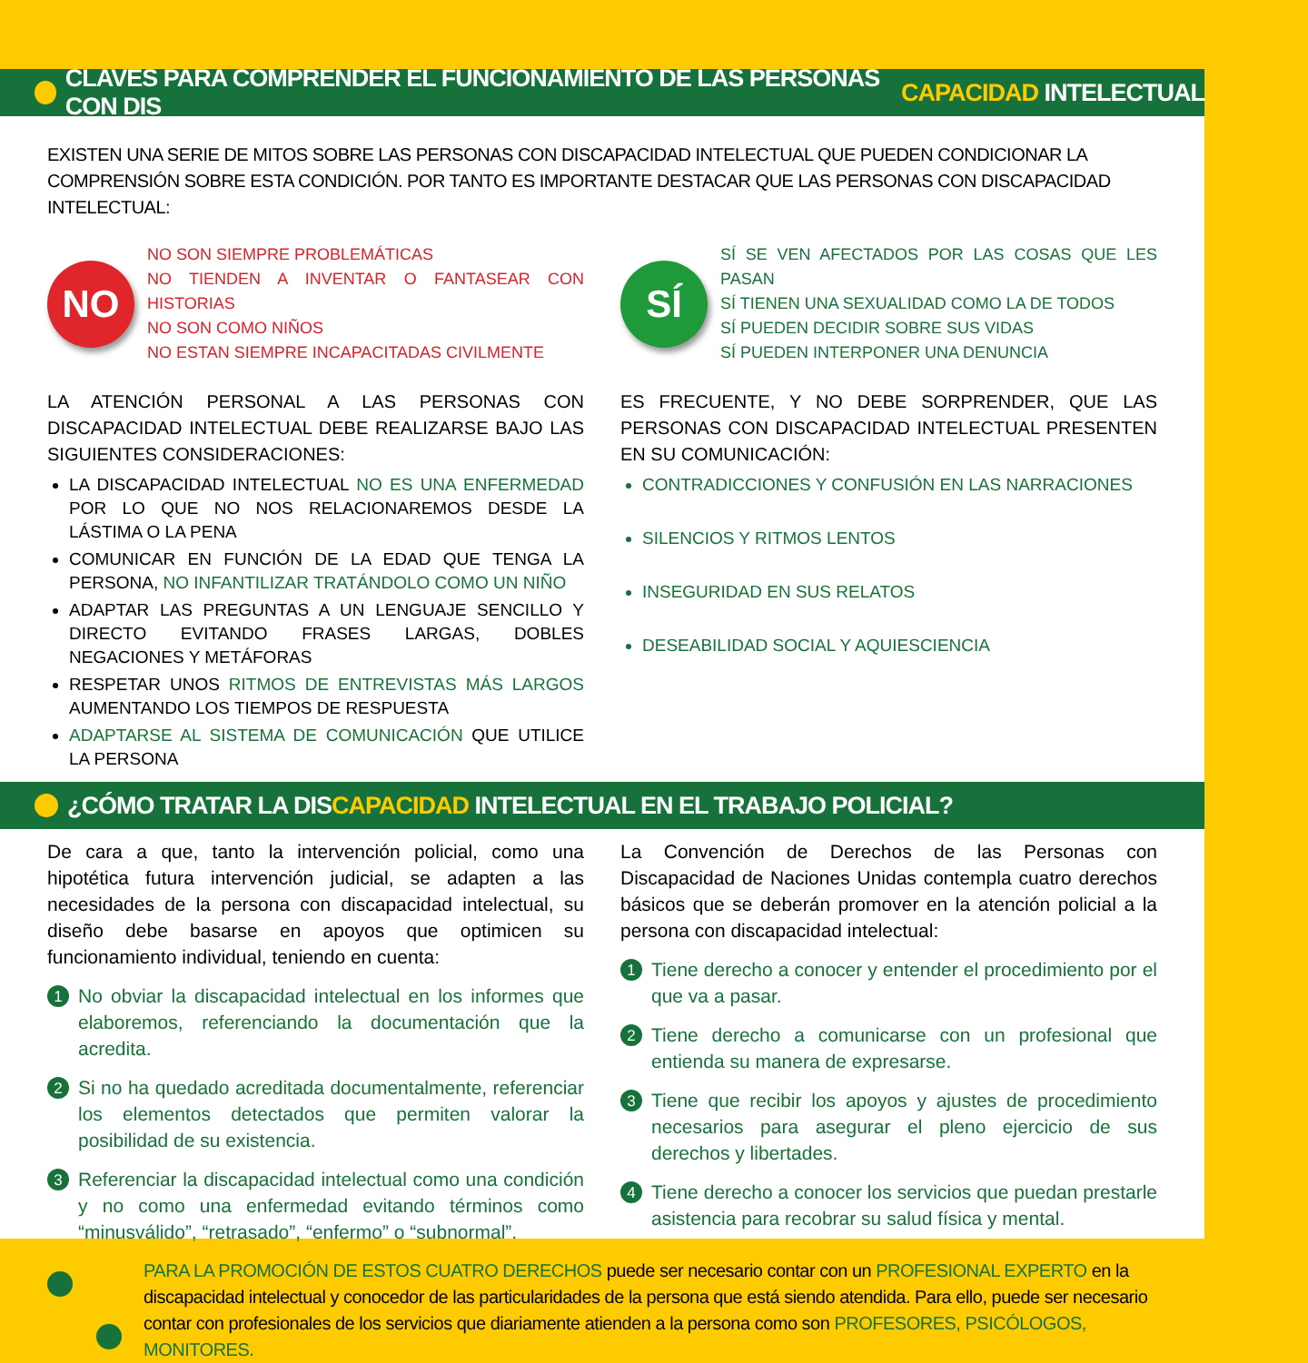CLAVES PARA COMPRENDER EL FUNCIONAMIENTO DE LAS PERSONAS CON DIS CAPACIDAD INTELECTUAL
EXISTEN UNA SERIE DE MITOS SOBRE LAS PERSONAS CON DISCAPACIDAD INTELECTUAL QUE PUEDEN CONDICIONAR LA COMPRENSIÓN SOBRE ESTA CONDICIÓN. POR TANTO ES IMPORTANTE DESTACAR QUE LAS PERSONAS CON DISCAPACIDAD INTELECTUAL:
NO
NO SON SIEMPRE PROBLEMÁTICAS
NO TIENDEN A INVENTAR O FANTASEAR CON HISTORIAS
NO SON COMO NIÑOS
NO ESTAN SIEMPRE INCAPACITADAS CIVILMENTE
SÍ
SÍ SE VEN AFECTADOS POR LAS COSAS QUE LES PASAN
SÍ TIENEN UNA SEXUALIDAD COMO LA DE TODOS
SÍ PUEDEN DECIDIR SOBRE SUS VIDAS
SÍ PUEDEN INTERPONER UNA DENUNCIA
LA ATENCIÓN PERSONAL A LAS PERSONAS CON DISCAPACIDAD INTELECTUAL DEBE REALIZARSE BAJO LAS SIGUIENTES CONSIDERACIONES:
LA DISCAPACIDAD INTELECTUAL NO ES UNA ENFERMEDAD POR LO QUE NO NOS RELACIONAREMOS DESDE LA LÁSTIMA O LA PENA
COMUNICAR EN FUNCIÓN DE LA EDAD QUE TENGA LA PERSONA, NO INFANTILIZAR TRATÁNDOLO COMO UN NIÑO
ADAPTAR LAS PREGUNTAS A UN LENGUAJE SENCILLO Y DIRECTO EVITANDO FRASES LARGAS, DOBLES NEGACIONES Y METÁFORAS
RESPETAR UNOS RITMOS DE ENTREVISTAS MÁS LARGOS AUMENTANDO LOS TIEMPOS DE RESPUESTA
ADAPTARSE AL SISTEMA DE COMUNICACIÓN QUE UTILICE LA PERSONA
ES FRECUENTE, Y NO DEBE SORPRENDER, QUE LAS PERSONAS CON DISCAPACIDAD INTELECTUAL PRESENTEN EN SU COMUNICACIÓN:
CONTRADICCIONES Y CONFUSIÓN EN LAS NARRACIONES
SILENCIOS Y RITMOS LENTOS
INSEGURIDAD EN SUS RELATOS
DESEABILIDAD SOCIAL Y AQUIESCIENCIA
¿CÓMO TRATAR LA DIS CAPACIDAD INTELECTUAL EN EL TRABAJO POLICIAL?
De cara a que, tanto la intervención policial, como una hipotética futura intervención judicial, se adapten a las necesidades de la persona con discapacidad intelectual, su diseño debe basarse en apoyos que optimicen su funcionamiento individual, teniendo en cuenta:
1 No obviar la discapacidad intelectual en los informes que elaboremos, referenciando la documentación que la acredita.
2 Si no ha quedado acreditada documentalmente, referenciar los elementos detectados que permiten valorar la posibilidad de su existencia.
3 Referenciar la discapacidad intelectual como una condición y no como una enfermedad evitando términos como “minusválido”, “retrasado”, “enfermo” o “subnormal”.
La Convención de Derechos de las Personas con Discapacidad de Naciones Unidas contempla cuatro derechos básicos que se deberán promover en la atención policial a la persona con discapacidad intelectual:
1 Tiene derecho a conocer y entender el procedimiento por el que va a pasar.
2 Tiene derecho a comunicarse con un profesional que entienda su manera de expresarse.
3 Tiene que recibir los apoyos y ajustes de procedimiento necesarios para asegurar el pleno ejercicio de sus derechos y libertades.
4 Tiene derecho a conocer los servicios que puedan prestarle asistencia para recobrar su salud física y mental.
PARA LA PROMOCIÓN DE ESTOS CUATRO DERECHOS puede ser necesario contar con un PROFESIONAL EXPERTO en la discapacidad intelectual y conocedor de las particularidades de la persona que está siendo atendida. Para ello, puede ser necesario contar con profesionales de los servicios que diariamente atienden a la persona como son PROFESORES, PSICÓLOGOS, MONITORES.